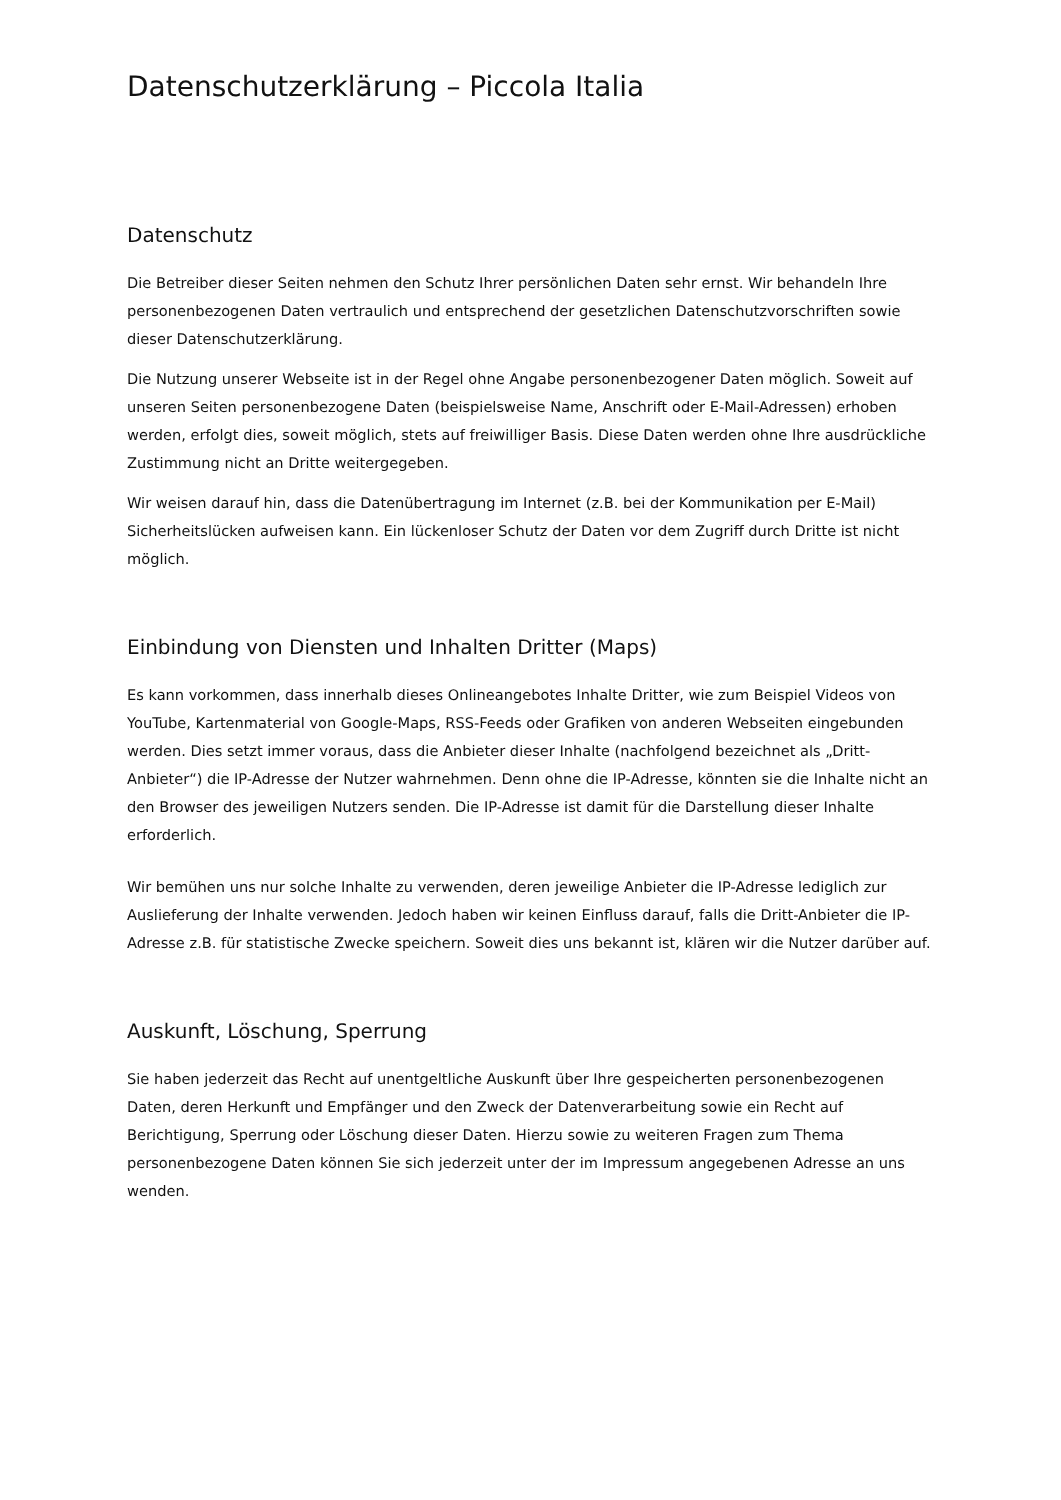Datenschutzerklärung – Piccola Italia
Datenschutz
Die Betreiber dieser Seiten nehmen den Schutz Ihrer persönlichen Daten sehr ernst. Wir behandeln Ihre personenbezogenen Daten vertraulich und entsprechend der gesetzlichen Datenschutzvorschriften sowie dieser Datenschutzerklärung.
Die Nutzung unserer Webseite ist in der Regel ohne Angabe personenbezogener Daten möglich. Soweit auf unseren Seiten personenbezogene Daten (beispielsweise Name, Anschrift oder E-Mail-Adressen) erhoben werden, erfolgt dies, soweit möglich, stets auf freiwilliger Basis. Diese Daten werden ohne Ihre ausdrückliche Zustimmung nicht an Dritte weitergegeben.
Wir weisen darauf hin, dass die Datenübertragung im Internet (z.B. bei der Kommunikation per E-Mail) Sicherheitslücken aufweisen kann. Ein lückenloser Schutz der Daten vor dem Zugriff durch Dritte ist nicht möglich.
Einbindung von Diensten und Inhalten Dritter (Maps)
Es kann vorkommen, dass innerhalb dieses Onlineangebotes Inhalte Dritter, wie zum Beispiel Videos von YouTube, Kartenmaterial von Google-Maps, RSS-Feeds oder Grafiken von anderen Webseiten eingebunden werden. Dies setzt immer voraus, dass die Anbieter dieser Inhalte (nachfolgend bezeichnet als „Dritt-Anbieter“) die IP-Adresse der Nutzer wahrnehmen. Denn ohne die IP-Adresse, könnten sie die Inhalte nicht an den Browser des jeweiligen Nutzers senden. Die IP-Adresse ist damit für die Darstellung dieser Inhalte erforderlich.
Wir bemühen uns nur solche Inhalte zu verwenden, deren jeweilige Anbieter die IP-Adresse lediglich zur Auslieferung der Inhalte verwenden. Jedoch haben wir keinen Einfluss darauf, falls die Dritt-Anbieter die IP-Adresse z.B. für statistische Zwecke speichern. Soweit dies uns bekannt ist, klären wir die Nutzer darüber auf.
Auskunft, Löschung, Sperrung
Sie haben jederzeit das Recht auf unentgeltliche Auskunft über Ihre gespeicherten personenbezogenen Daten, deren Herkunft und Empfänger und den Zweck der Datenverarbeitung sowie ein Recht auf Berichtigung, Sperrung oder Löschung dieser Daten. Hierzu sowie zu weiteren Fragen zum Thema personenbezogene Daten können Sie sich jederzeit unter der im Impressum angegebenen Adresse an uns wenden.